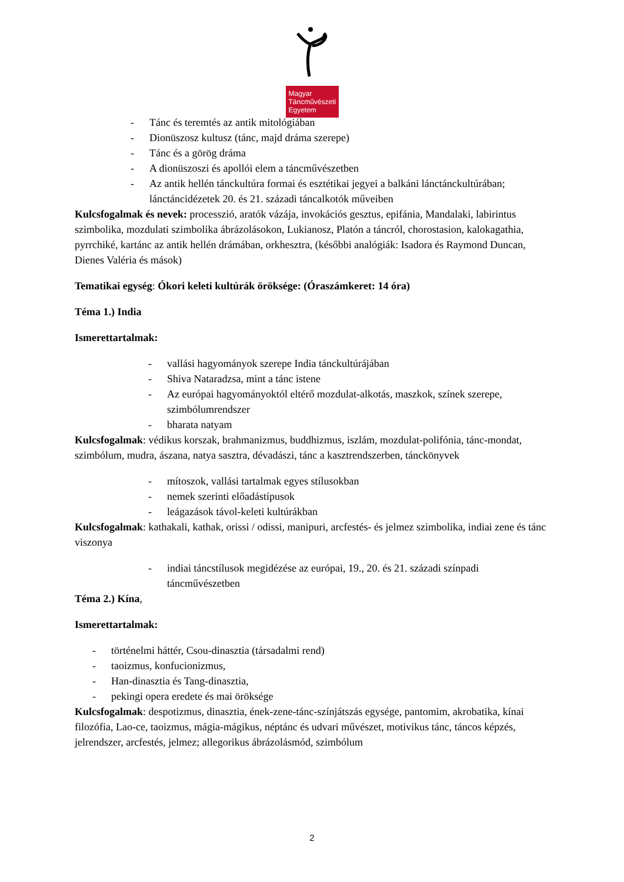Magyar
Táncművészeti
Egyetem
- Tánc és teremtés az antik mitológiában
- Dionüszosz kultusz (tánc, majd dráma szerepe)
- Tánc és a görög dráma
- A dionüszoszi és apollói elem a táncművészetben
- Az antik hellén tánckultúra formai és esztétikai jegyei a balkáni lánctánckultúrában; lánctáncidézetek 20. és 21. századi táncalkotók műveiben
Kulcsfogalmak és nevek: processzió, aratók vázája, invokációs gesztus, epifánia, Mandalaki, labirintus szimbolika, mozdulati szimbolika ábrázolásokon, Lukianosz, Platón a táncról, chorostasion, kalokagathia, pyrrchiké, kartánc az antik hellén drámában, orkhesztra, (későbbi analógiák: Isadora és Raymond Duncan, Dienes Valéria és mások)
Tematikai egység: Ókori keleti kultúrák öröksége: (Óraszámkeret: 14 óra)
Téma 1.) India
Ismerettartalmak:
- vallási hagyományok szerepe India tánckultúrájában
- Shiva Nataradzsa, mint a tánc istene
- Az európai hagyományoktól eltérő mozdulat-alkotás, maszkok, színek szerepe, szimbólumrendszer
- bharata natyam
Kulcsfogalmak: védikus korszak, brahmanizmus, buddhizmus, iszlám, mozdulat-polifónia, tánc-mondat, szimbólum, mudra, ászana, natya sasztra, dévadászi, tánc a kasztrendszerben, tánckönyvek
- mítoszok, vallási tartalmak egyes stílusokban
- nemek szerinti előadástípusok
- leágazások távol-keleti kultúrákban
Kulcsfogalmak: kathakali, kathak, orissi / odissi, manipuri, arcfestés- és jelmez szimbolika, indiai zene és tánc viszonya
- indiai táncstílusok megidézése az európai, 19., 20. és 21. századi színpadi táncművészetben
Téma 2.) Kína,
Ismerettartalmak:
- történelmi háttér, Csou-dinasztia (társadalmi rend)
- taoizmus, konfucionizmus,
- Han-dinasztia és Tang-dinasztia,
- pekingi opera eredete és mai öröksége
Kulcsfogalmak: despotizmus, dinasztia, ének-zene-tánc-színjátszás egysége, pantomim, akrobatika, kínai filozófia, Lao-ce, taoizmus, mágia-mágikus, néptánc és udvari művészet, motivikus tánc, táncos képzés, jelrendszer, arcfestés, jelmez; allegorikus ábrázolásmód, szimbólum
2